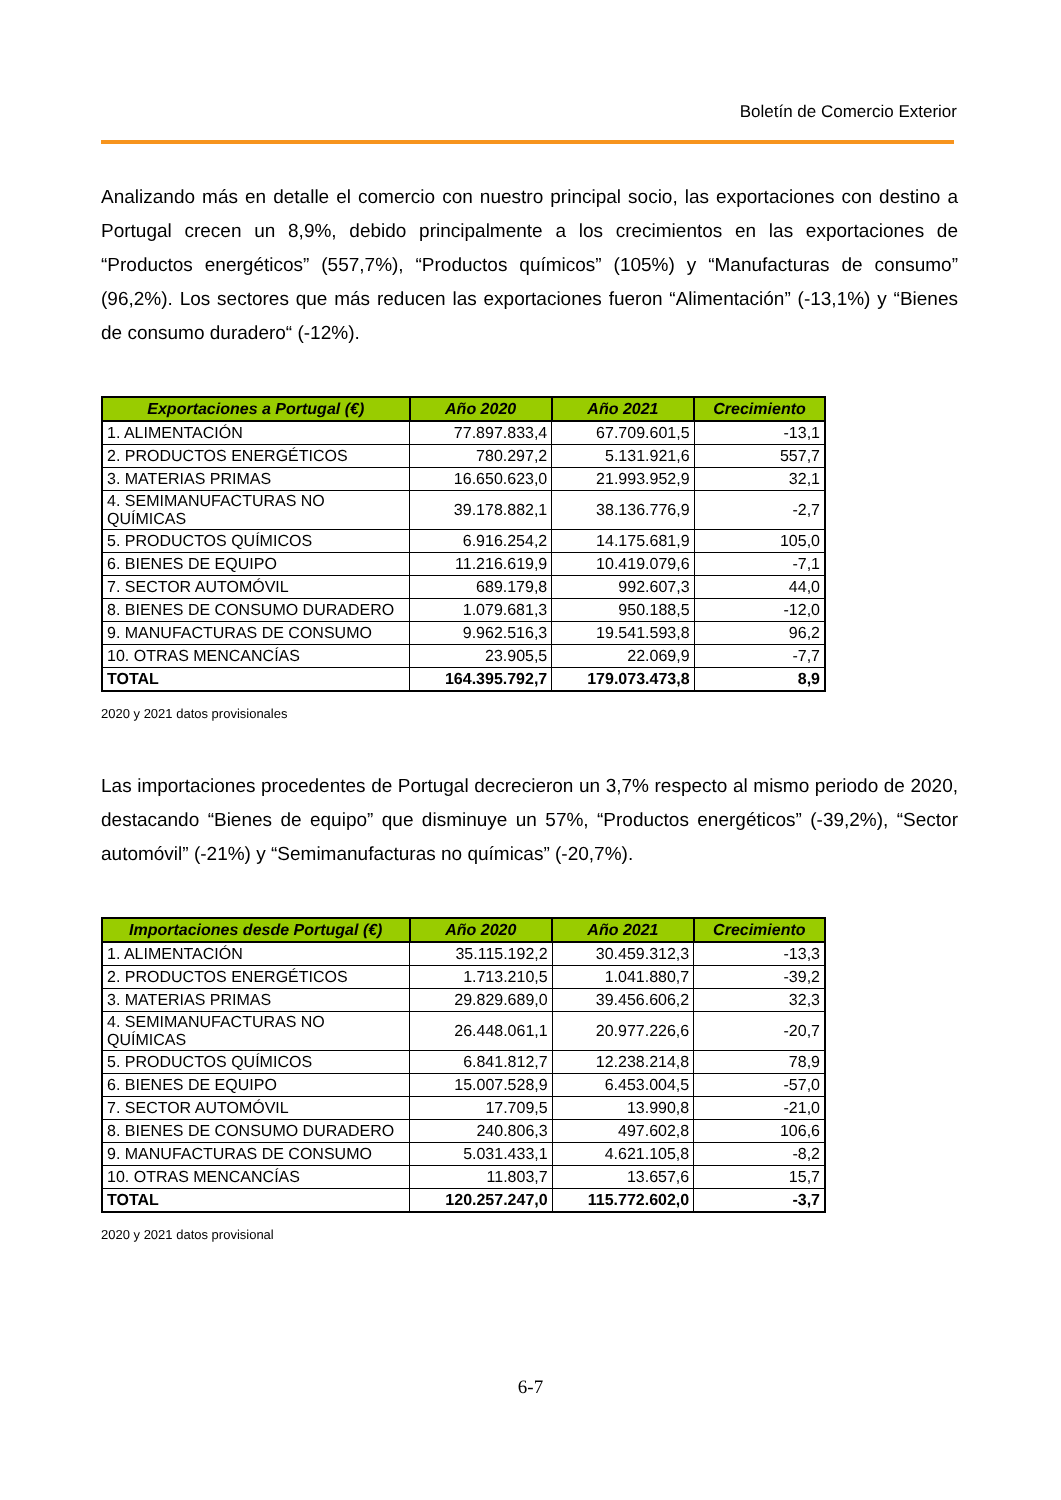Boletín de Comercio Exterior
Analizando más en detalle el comercio con nuestro principal socio, las exportaciones con destino a Portugal crecen un 8,9%, debido principalmente a los crecimientos en las exportaciones de “Productos energéticos” (557,7%), “Productos químicos” (105%) y “Manufacturas de consumo” (96,2%). Los sectores que más reducen las exportaciones fueron “Alimentación” (-13,1%) y “Bienes de consumo duradero“ (-12%).
| Exportaciones a Portugal (€) | Año 2020 | Año 2021 | Crecimiento |
| --- | --- | --- | --- |
| 1. ALIMENTACIÓN | 77.897.833,4 | 67.709.601,5 | -13,1 |
| 2. PRODUCTOS ENERGÉTICOS | 780.297,2 | 5.131.921,6 | 557,7 |
| 3. MATERIAS PRIMAS | 16.650.623,0 | 21.993.952,9 | 32,1 |
| 4. SEMIMANUFACTURAS NO QUÍMICAS | 39.178.882,1 | 38.136.776,9 | -2,7 |
| 5. PRODUCTOS QUÍMICOS | 6.916.254,2 | 14.175.681,9 | 105,0 |
| 6. BIENES DE EQUIPO | 11.216.619,9 | 10.419.079,6 | -7,1 |
| 7. SECTOR AUTOMÓVIL | 689.179,8 | 992.607,3 | 44,0 |
| 8. BIENES DE CONSUMO DURADERO | 1.079.681,3 | 950.188,5 | -12,0 |
| 9. MANUFACTURAS DE CONSUMO | 9.962.516,3 | 19.541.593,8 | 96,2 |
| 10. OTRAS MENCANCÍAS | 23.905,5 | 22.069,9 | -7,7 |
| TOTAL | 164.395.792,7 | 179.073.473,8 | 8,9 |
2020 y 2021 datos provisionales
Las importaciones procedentes de Portugal decrecieron un 3,7% respecto al mismo periodo de 2020, destacando “Bienes de equipo” que disminuye un 57%, “Productos energéticos” (-39,2%), “Sector automóvil” (-21%) y “Semimanufacturas no químicas” (-20,7%).
| Importaciones desde Portugal (€) | Año 2020 | Año 2021 | Crecimiento |
| --- | --- | --- | --- |
| 1. ALIMENTACIÓN | 35.115.192,2 | 30.459.312,3 | -13,3 |
| 2. PRODUCTOS ENERGÉTICOS | 1.713.210,5 | 1.041.880,7 | -39,2 |
| 3. MATERIAS PRIMAS | 29.829.689,0 | 39.456.606,2 | 32,3 |
| 4. SEMIMANUFACTURAS NO QUÍMICAS | 26.448.061,1 | 20.977.226,6 | -20,7 |
| 5. PRODUCTOS QUÍMICOS | 6.841.812,7 | 12.238.214,8 | 78,9 |
| 6. BIENES DE EQUIPO | 15.007.528,9 | 6.453.004,5 | -57,0 |
| 7. SECTOR AUTOMÓVIL | 17.709,5 | 13.990,8 | -21,0 |
| 8. BIENES DE CONSUMO DURADERO | 240.806,3 | 497.602,8 | 106,6 |
| 9. MANUFACTURAS DE CONSUMO | 5.031.433,1 | 4.621.105,8 | -8,2 |
| 10. OTRAS MENCANCÍAS | 11.803,7 | 13.657,6 | 15,7 |
| TOTAL | 120.257.247,0 | 115.772.602,0 | -3,7 |
2020 y 2021 datos provisional
6-7